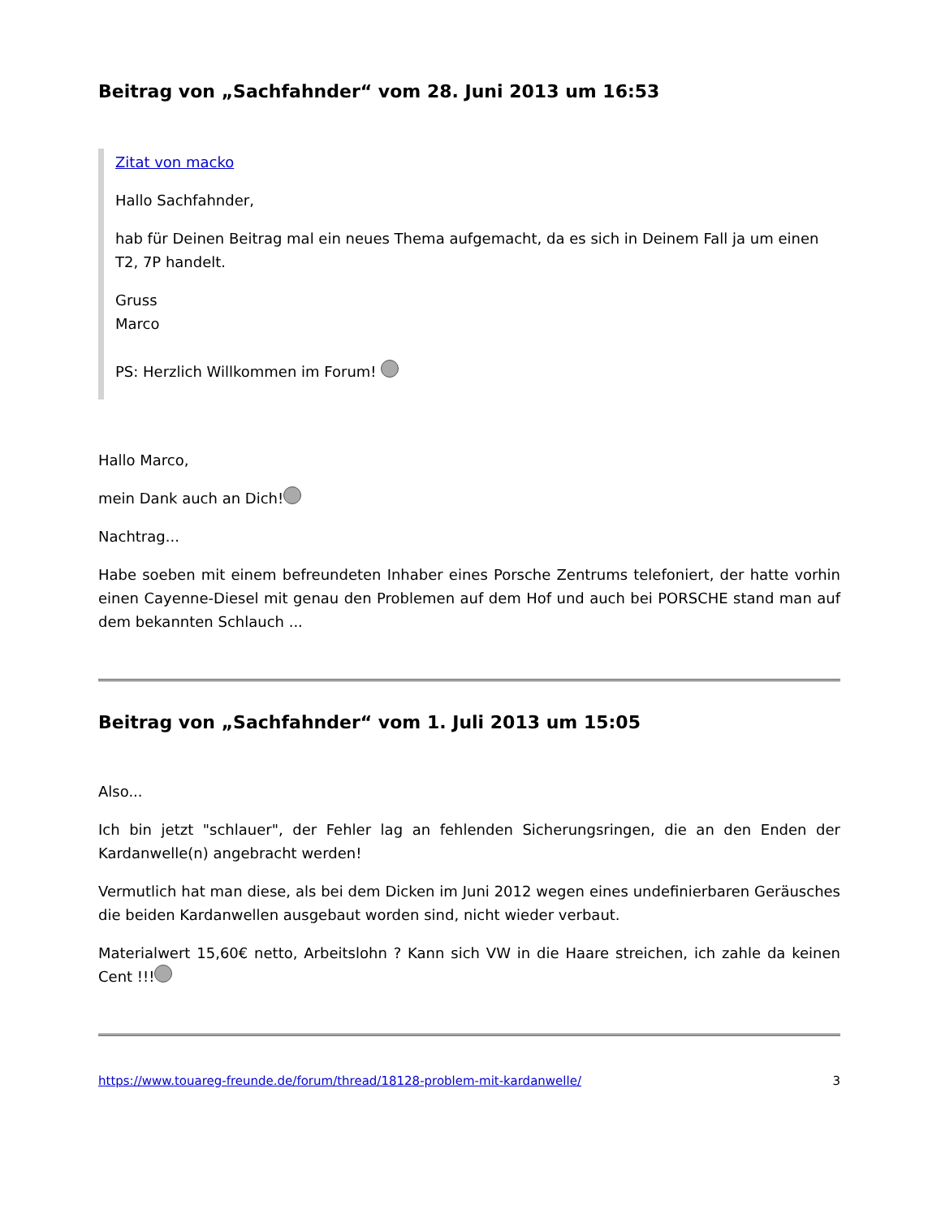Beitrag von „Sachfahnder“ vom 28. Juni 2013 um 16:53
Zitat von macko
Hallo Sachfahnder,
hab für Deinen Beitrag mal ein neues Thema aufgemacht, da es sich in Deinem Fall ja um einen T2, 7P handelt.
Gruss
Marco
PS: Herzlich Willkommen im Forum!
Hallo Marco,
mein Dank auch an Dich!
Nachtrag...
Habe soeben mit einem befreundeten Inhaber eines Porsche Zentrums telefoniert, der hatte vorhin einen Cayenne-Diesel mit genau den Problemen auf dem Hof und auch bei PORSCHE stand man auf dem bekannten Schlauch ...
Beitrag von „Sachfahnder“ vom 1. Juli 2013 um 15:05
Also...
Ich bin jetzt "schlauer", der Fehler lag an fehlenden Sicherungsringen, die an den Enden der Kardanwelle(n) angebracht werden!
Vermutlich hat man diese, als bei dem Dicken im Juni 2012 wegen eines undefinierbaren Geräusches die beiden Kardanwellen ausgebaut worden sind, nicht wieder verbaut.
Materialwert 15,60€ netto, Arbeitslohn ? Kann sich VW in die Haare streichen, ich zahle da keinen Cent !!!
https://www.touareg-freunde.de/forum/thread/18128-problem-mit-kardanwelle/ 3